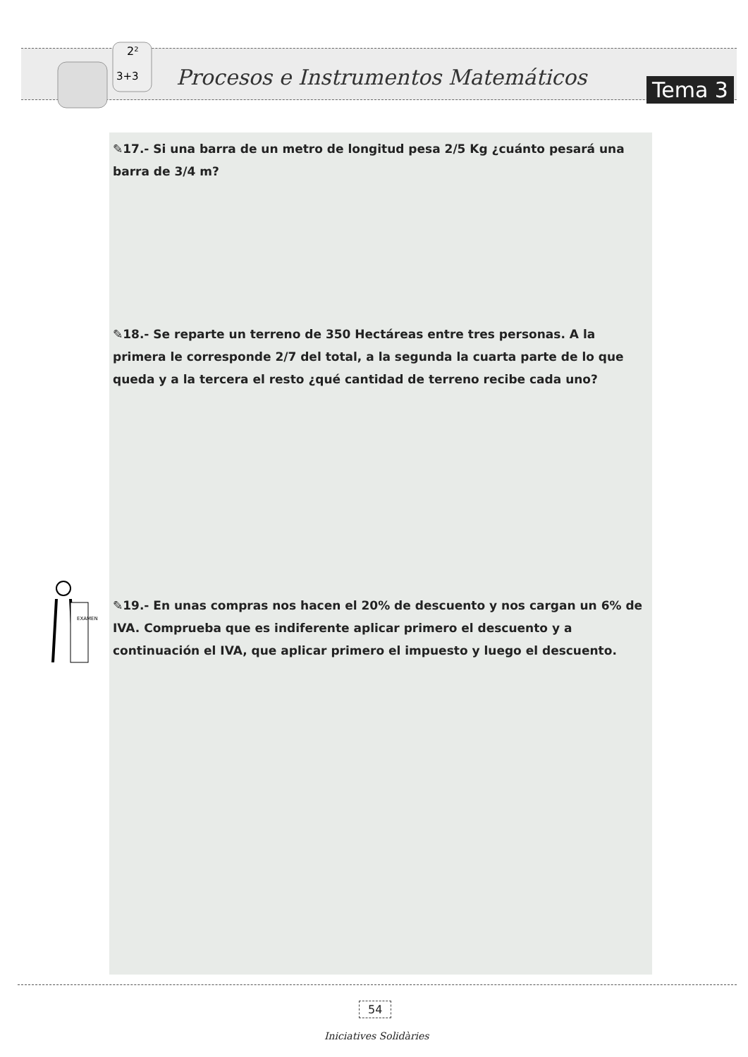2²
3+3
Procesos e Instrumentos Matemáticos
Tema 3
✎17.- Si una barra de un metro de longitud pesa 2/5 Kg ¿cuánto pesará una barra de 3/4 m?
✎18.- Se reparte un terreno de 350 Hectáreas entre tres personas. A la primera le corresponde 2/7 del total, a la segunda la cuarta parte de lo que queda y a la tercera el resto ¿qué cantidad de terreno recibe cada uno?
EXAMEN
✎19.- En unas compras nos hacen el 20% de descuento y nos cargan un 6% de IVA. Comprueba que es indiferente aplicar primero el descuento y a continuación el IVA, que aplicar primero el impuesto y luego el descuento.
54
Iniciatives Solidàries